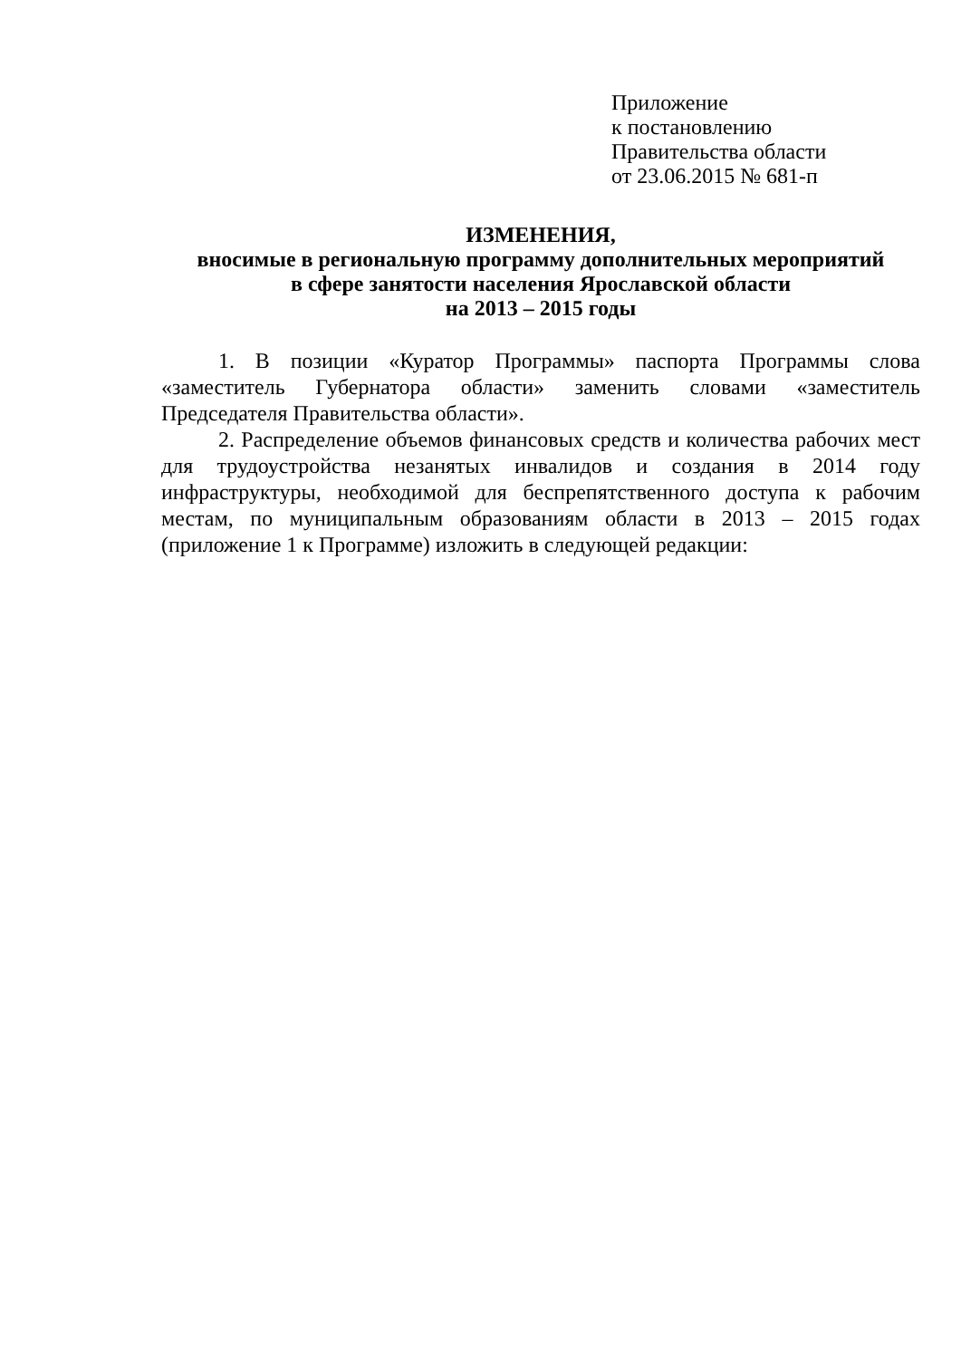Приложение
к постановлению
Правительства области
от 23.06.2015 № 681-п
ИЗМЕНЕНИЯ,
вносимые в региональную программу дополнительных мероприятий
в сфере занятости населения Ярославской области
на 2013 – 2015 годы
1. В позиции «Куратор Программы» паспорта Программы слова «заместитель Губернатора области» заменить словами «заместитель Председателя Правительства области».
2. Распределение объемов финансовых средств и количества рабочих мест для трудоустройства незанятых инвалидов и создания в 2014 году инфраструктуры, необходимой для беспрепятственного доступа к рабочим местам, по муниципальным образованиям области в 2013 – 2015 годах (приложение 1 к Программе) изложить в следующей редакции: